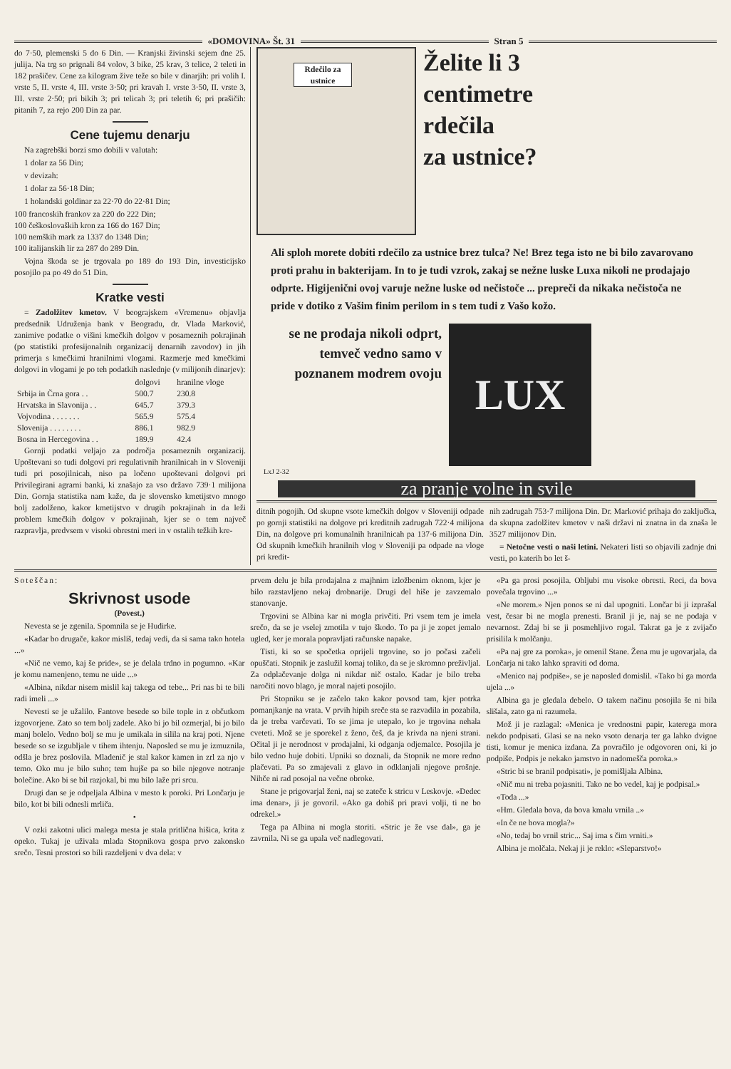«DOMOVINA» Št. 31 Stran 5
do 7·50, plemenski 5 do 6 Din. — Kranjski živinski sejem dne 25. julija. Na trg so prignali 84 volov, 3 bike, 25 krav, 3 telice, 2 teleti in 182 prašičev. Cene za kilogram žive teže so bile v dinarjih: pri volih I. vrste 5, II. vrste 4, III. vrste 3·50; pri kravah I. vrste 3·50, II. vrste 3, III. vrste 2·50; pri bikih 3; pri telicah 3; pri teletih 6; pri prašičih: pitanih 7, za rejo 200 Din za par.
Cene tujemu denarju
Na zagrebški borzi smo dobili v valutah:
1 dolar za 56 Din;
v devizah:
1 dolar za 56·18 Din;
1 holandski goldinar za 22·70 do 22·81 Din;
100 francoskih frankov za 220 do 222 Din;
100 češkoslovaških kron za 166 do 167 Din;
100 nemških mark za 1337 do 1348 Din;
100 italijanskih lir za 287 do 289 Din.
Vojna škoda se je trgovala po 189 do 193 Din, investicijsko posojilo pa po 49 do 51 Din.
Kratke vesti
= Zadolžitev kmetov. V beograjskem «Vremenu» objavlja predsednik Udruženja bank v Beogradu, dr. Vlada Marković, zanimive podatke o višini kmečkih dolgov v posameznih pokrajinah (po statistiki profesijonalnih organizacij denarnih zavodov) in jih primerja s kmečkimi hranilnimi vlogami. Razmerje med kmečkimi dolgovi in vlogami je po teh podatkih naslednje (v milijonih dinarjev):
| | dolgovi | hranilne vloge |
| --- | --- | --- |
| Srbija in Črna gora . . | 500.7 | 230.8 |
| Hrvatska in Slavonija . . | 645.7 | 379.3 |
| Vojvodina . . . . . . . | 565.9 | 575.4 |
| Slovenija . . . . . . . . | 886.1 | 982.9 |
| Bosna in Hercegovina . . | 189.9 | 42.4 |
Gornji podatki veljajo za področja posameznih organizacij. Upoštevani so tudi dolgovi pri regulativnih hranilnicah in v Sloveniji tudi pri posojilnicah, niso pa ločeno upoštevani dolgovi pri Privilegirani agrarni banki, ki znašajo za vso državo 739·1 milijona Din. Gornja statistika nam kaže, da je slovensko kmetijstvo mnogo bolj zadolženo, kakor kmetijstvo v drugih pokrajinah in da leži problem kmečkih dolgov v pokrajinah, kjer se o tem največ razpravlja, predvsem v visoki obrestni meri in v ostalih težkih kre-
Rdečilo za ustnice
Želite li 3
centimetre
rdečila
za ustnice?
Ali sploh morete dobiti rdečilo za ustnice brez tulca? Ne! Brez tega isto ne bi bilo zavarovano proti prahu in bakterijam. In to je tudi vzrok, zakaj se nežne luske Luxa nikoli ne prodajajo odprte. Higijenični ovoj varuje nežne luske od nečistoče ... prepreči da nikaka nečistoča ne pride v dotiko z Vašim finim perilom in s tem tudi z Vašo kožo.
se ne prodaja nikoli odprt, temveč vedno samo v poznanem modrem ovoju
LUX
LxJ 2-32
za pranje volne in svile
ditnih pogojih. Od skupne vsote kmečkih dolgov v Sloveniji odpade po gornji statistiki na dolgove pri kreditnih zadrugah 722·4 milijona Din, na dolgove pri komunalnih hranilnicah pa 137·6 milijona Din. Od skupnih kmečkih hranilnih vlog v Sloveniji pa odpade na vloge pri kredit-
nih zadrugah 753·7 milijona Din. Dr. Marković prihaja do zaključka, da skupna zadolžitev kmetov v naši državi ni znatna in da znaša le 3527 milijonov Din.
= Netočne vesti o naši letini. Nekateri listi so objavili zadnje dni vesti, po katerih bo let š-
Soteščan:
Skrivnost usode
(Povest.)
Nevesta se je zgenila. Spomnila se je Hudirke.
«Kadar bo drugače, kakor misliš, tedaj vedi, da si sama tako hotela ...»
«Nič ne vemo, kaj še pride», se je delala trdno in pogumno. «Kar je komu namenjeno, temu ne uide ...»
«Albina, nikdar nisem mislil kaj takega od tebe... Pri nas bi te bili radi imeli ...»
Nevesti se je užalilo. Fantove besede so bile tople in z občutkom izgovorjene. Zato so tem bolj zadele. Ako bi jo bil ozmerjal, bi jo bilo manj bolelo. Vedno bolj se mu je umikala in silila na kraj poti. Njene besede so se izgubljale v tihem ihtenju. Naposled se mu je izmuznila, odšla je brez poslovila. Mladenič je stal kakor kamen in zrl za njo v temo. Oko mu je bilo suho; tem hujše pa so bile njegove notranje bolečine. Ako bi se bil razjokal, bi mu bilo laže pri srcu.
Drugi dan se je odpeljala Albina v mesto k poroki. Pri Lončarju je bilo, kot bi bili odnesli mrliča.
•
V ozki zakotni ulici malega mesta je stala pritlična hišica, krita z opeko. Tukaj je uživala mlada Stopnikova gospa prvo zakonsko srečo. Tesni prostori so bili razdeljeni v dva dela: v
prvem delu je bila prodajalna z majhnim izložbenim oknom, kjer je bilo razstavljeno nekaj drobnarije. Drugi del hiše je zavzemalo stanovanje.
Trgovini se Albina kar ni mogla privčiti. Pri vsem tem je imela srečo, da se je vselej zmotila v tujo škodo. To pa ji je zopet jemalo ugled, ker je morala popravljati računske napake.
Tisti, ki so se spočetka oprijeli trgovine, so jo počasi začeli opuščati. Stopnik je zaslužil komaj toliko, da se je skromno preživljal. Za odplačevanje dolga ni nikdar nič ostalo. Kadar je bilo treba naročiti novo blago, je moral najeti posojilo.
Pri Stopniku se je začelo tako kakor povsod tam, kjer potrka pomanjkanje na vrata. V prvih hipih sreče sta se razvadila in pozabila, da je treba varčevati. To se jima je utepalo, ko je trgovina nehala cveteti. Mož se je sporekel z ženo, češ, da je krivda na njeni strani. Očital ji je nerodnost v prodajalni, ki odganja odjemalce. Posojila je bilo vedno huje dobiti. Upniki so doznali, da Stopnik ne more redno plačevati. Pa so zmajevali z glavo in odklanjali njegove prošnje. Nihče ni rad posojal na večne obroke.
Stane je prigovarjal ženi, naj se zateče k stricu v Leskovje. «Dedec ima denar», ji je govoril. «Ako ga dobiš pri pravi volji, ti ne bo odrekel.»
Tega pa Albina ni mogla storiti. «Stric je že vse dal», ga je zavrnila. Ni se ga upala več nadlegovati.
«Pa ga prosi posojila. Obljubi mu visoke obresti. Reci, da bova povečala trgovino ...»
«Ne morem.» Njen ponos se ni dal upogniti. Lončar bi ji izprašal vest, česar bi ne mogla prenesti. Branil ji je, naj se ne podaja v nevarnost. Zdaj bi se ji posmehljivo rogal. Takrat ga je z zvijačo prisilila k molčanju.
«Pa naj gre za poroka», je omenil Stane. Žena mu je ugovarjala, da Lončarja ni tako lahko spraviti od doma.
«Menico naj podpiše», se je naposled domislil. «Tako bi ga morda ujela ...»
Albina ga je gledala debelo. O takem načinu posojila še ni bila slišala, zato ga ni razumela.
Mož ji je razlagal: «Menica je vrednostni papir, katerega mora nekdo podpisati. Glasi se na neko vsoto denarja ter ga lahko dvigne tisti, komur je menica izdana. Za povračilo je odgovoren oni, ki jo podpiše. Podpis je nekako jamstvo in nadomešča poroka.»
«Stric bi se branil podpisati», je pomišljala Albina.
«Nič mu ni treba pojasniti. Tako ne bo vedel, kaj je podpisal.»
«Toda ...»
«Hm. Gledala bova, da bova kmalu vrnila ..»
«In če ne bova mogla?»
«No, tedaj bo vrnil stric... Saj ima s čim vrniti.»
Albina je molčala. Nekaj ji je reklo: «Sleparstvo!»